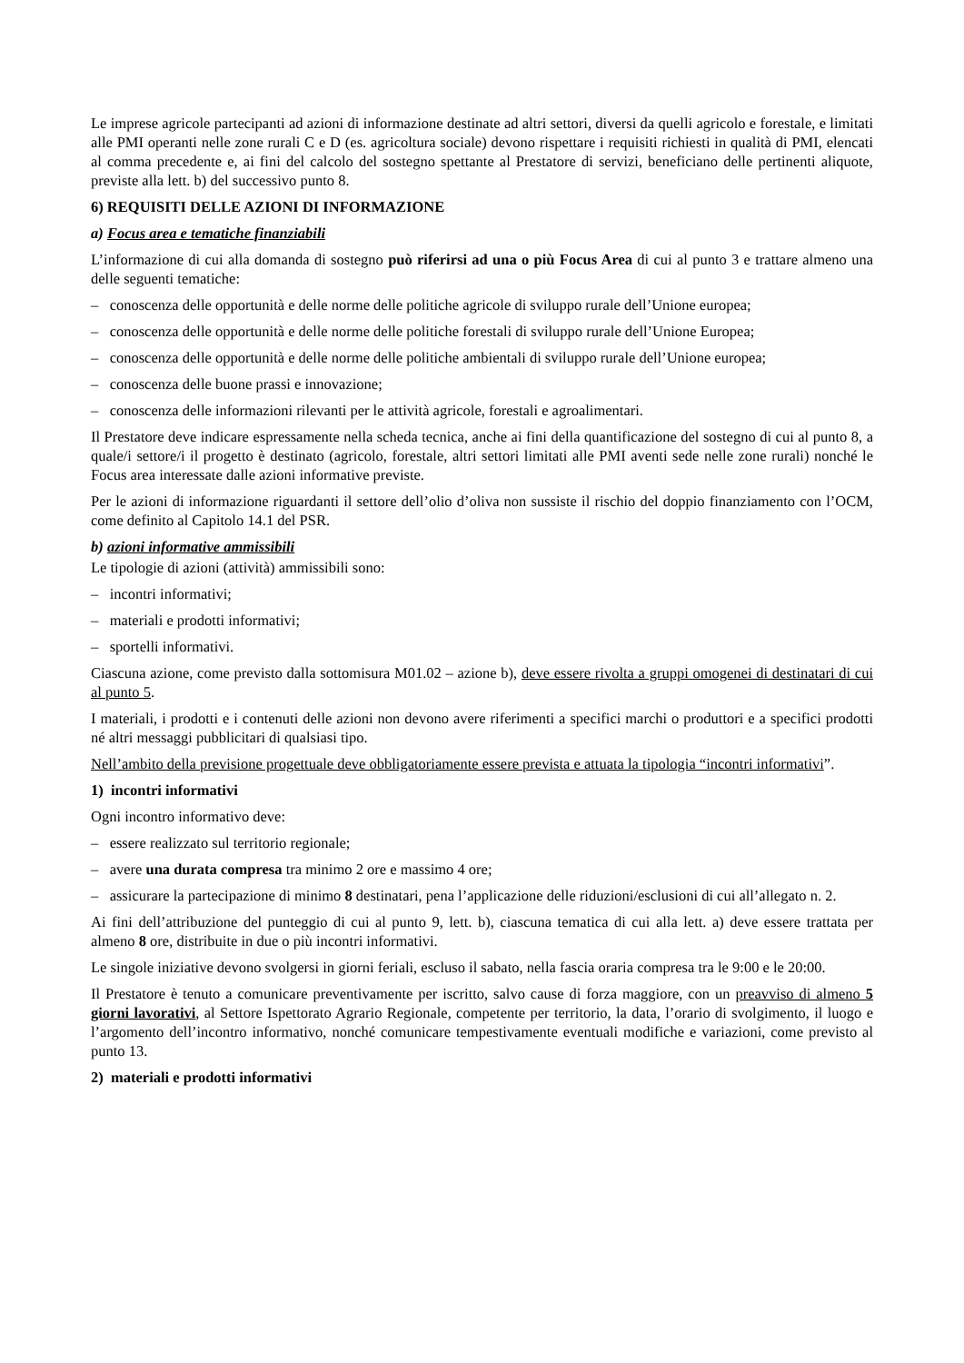Le imprese agricole partecipanti ad azioni di informazione destinate ad altri settori, diversi da quelli agricolo e forestale, e limitati alle PMI operanti nelle zone rurali C e D (es. agricoltura sociale) devono rispettare i requisiti richiesti in qualità di PMI, elencati al comma precedente e, ai fini del calcolo del sostegno spettante al Prestatore di servizi, beneficiano delle pertinenti aliquote, previste alla lett. b) del successivo punto 8.
6) REQUISITI DELLE AZIONI DI INFORMAZIONE
a) Focus area e tematiche finanziabili
L’informazione di cui alla domanda di sostegno può riferirsi ad una o più Focus Area di cui al punto 3 e trattare almeno una delle seguenti tematiche:
– conoscenza delle opportunità e delle norme delle politiche agricole di sviluppo rurale dell’Unione europea;
– conoscenza delle opportunità e delle norme delle politiche forestali di sviluppo rurale dell’Unione Europea;
– conoscenza delle opportunità e delle norme delle politiche ambientali di sviluppo rurale dell’Unione europea;
– conoscenza delle buone prassi e innovazione;
– conoscenza delle informazioni rilevanti per le attività agricole, forestali e agroalimentari.
Il Prestatore deve indicare espressamente nella scheda tecnica, anche ai fini della quantificazione del sostegno di cui al punto 8, a quale/i settore/i il progetto è destinato (agricolo, forestale, altri settori limitati alle PMI aventi sede nelle zone rurali) nonché le Focus area interessate dalle azioni informative previste.
Per le azioni di informazione riguardanti il settore dell’olio d’oliva non sussiste il rischio del doppio finanziamento con l’OCM, come definito al Capitolo 14.1 del PSR.
b) azioni informative ammissibili
Le tipologie di azioni (attività) ammissibili sono:
– incontri informativi;
– materiali e prodotti informativi;
– sportelli informativi.
Ciascuna azione, come previsto dalla sottomisura M01.02 – azione b), deve essere rivolta a gruppi omogenei di destinatari di cui al punto 5.
I materiali, i prodotti e i contenuti delle azioni non devono avere riferimenti a specifici marchi o produttori e a specifici prodotti né altri messaggi pubblicitari di qualsiasi tipo.
Nell’ambito della previsione progettuale deve obbligatoriamente essere prevista e attuata la tipologia “incontri informativi”.
1) incontri informativi
Ogni incontro informativo deve:
– essere realizzato sul territorio regionale;
– avere una durata compresa tra minimo 2 ore e massimo 4 ore;
– assicurare la partecipazione di minimo 8 destinatari, pena l’applicazione delle riduzioni/esclusioni di cui all’allegato n. 2.
Ai fini dell’attribuzione del punteggio di cui al punto 9, lett. b), ciascuna tematica di cui alla lett. a) deve essere trattata per almeno 8 ore, distribuite in due o più incontri informativi.
Le singole iniziative devono svolgersi in giorni feriali, escluso il sabato, nella fascia oraria compresa tra le 9:00 e le 20:00.
Il Prestatore è tenuto a comunicare preventivamente per iscritto, salvo cause di forza maggiore, con un preavviso di almeno 5 giorni lavorativi, al Settore Ispettorato Agrario Regionale, competente per territorio, la data, l’orario di svolgimento, il luogo e l’argomento dell’incontro informativo, nonché comunicare tempestivamente eventuali modifiche e variazioni, come previsto al punto 13.
2) materiali e prodotti informativi